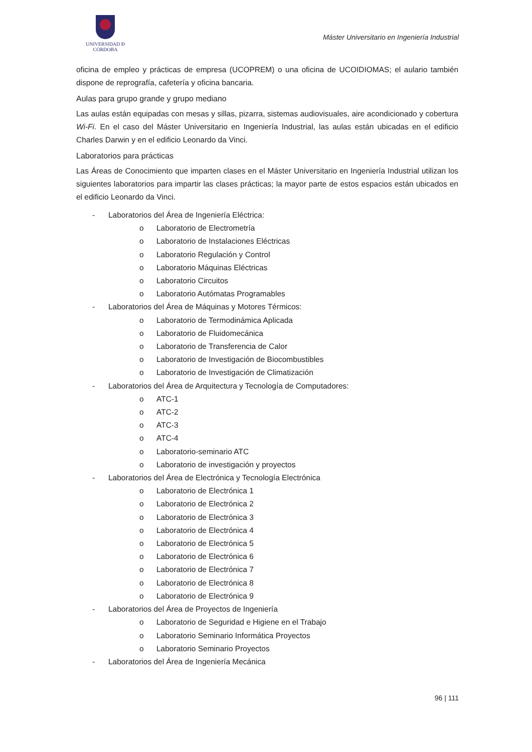UNIVERSIDAD Đ CÓRDOBA
Máster Universitario en Ingeniería Industrial
oficina de empleo y prácticas de empresa (UCOPREM) o una oficina de UCOIDIOMAS; el aulario también dispone de reprografía, cafetería y oficina bancaria.
Aulas para grupo grande y grupo mediano
Las aulas están equipadas con mesas y sillas, pizarra, sistemas audiovisuales, aire acondicionado y cobertura Wi-Fi. En el caso del Máster Universitario en Ingeniería Industrial, las aulas están ubicadas en el edificio Charles Darwin y en el edificio Leonardo da Vinci.
Laboratorios para prácticas
Las Áreas de Conocimiento que imparten clases en el Máster Universitario en Ingeniería Industrial utilizan los siguientes laboratorios para impartir las clases prácticas; la mayor parte de estos espacios están ubicados en el edificio Leonardo da Vinci.
- Laboratorios del Área de Ingeniería Eléctrica:
o Laboratorio de Electrometría
o Laboratorio de Instalaciones Eléctricas
o Laboratorio Regulación y Control
o Laboratorio Máquinas Eléctricas
o Laboratorio Circuitos
o Laboratorio Autómatas Programables
- Laboratorios del Área de Máquinas y Motores Térmicos:
o Laboratorio de Termodinámica Aplicada
o Laboratorio de Fluidomecánica
o Laboratorio de Transferencia de Calor
o Laboratorio de Investigación de Biocombustibles
o Laboratorio de Investigación de Climatización
- Laboratorios del Área de Arquitectura y Tecnología de Computadores:
o ATC-1
o ATC-2
o ATC-3
o ATC-4
o Laboratorio-seminario ATC
o Laboratorio de investigación y proyectos
- Laboratorios del Área de Electrónica y Tecnología Electrónica
o Laboratorio de Electrónica 1
o Laboratorio de Electrónica 2
o Laboratorio de Electrónica 3
o Laboratorio de Electrónica 4
o Laboratorio de Electrónica 5
o Laboratorio de Electrónica 6
o Laboratorio de Electrónica 7
o Laboratorio de Electrónica 8
o Laboratorio de Electrónica 9
- Laboratorios del Área de Proyectos de Ingeniería
o Laboratorio de Seguridad e Higiene en el Trabajo
o Laboratorio Seminario Informática Proyectos
o Laboratorio Seminario Proyectos
- Laboratorios del Área de Ingeniería Mecánica
96 | 111